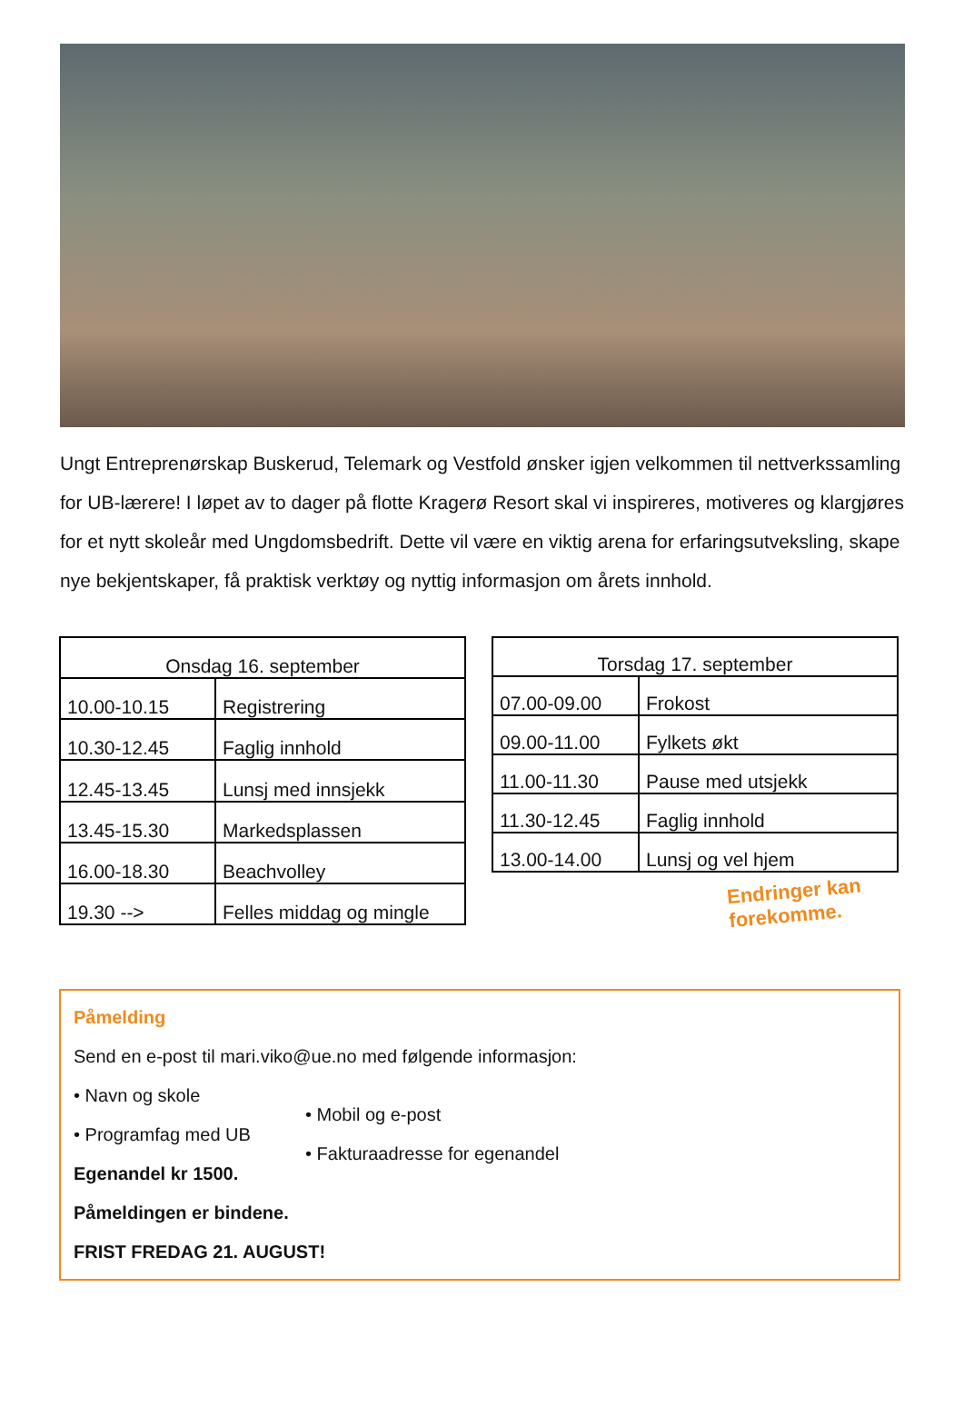Ungt Entreprenørskap Buskerud, Telemark og Vestfold ønsker igjen velkommen til nettverkssamling for UB-lærere! I løpet av to dager på flotte Kragerø Resort skal vi inspireres, motiveres og klargjøres for et nytt skoleår med Ungdomsbedrift. Dette vil være en viktig arena for erfaringsutveksling, skape nye bekjentskaper, få praktisk verktøy og nyttig informasjon om årets innhold.
| Onsdag 16. september | |
| --- | --- |
| 10.00-10.15 | Registrering |
| 10.30-12.45 | Faglig innhold |
| 12.45-13.45 | Lunsj med innsjekk |
| 13.45-15.30 | Markedsplassen |
| 16.00-18.30 | Beachvolley |
| 19.30 --> | Felles middag og mingle |
| Torsdag 17. september | |
| --- | --- |
| 07.00-09.00 | Frokost |
| 09.00-11.00 | Fylkets økt |
| 11.00-11.30 | Pause med utsjekk |
| 11.30-12.45 | Faglig innhold |
| 13.00-14.00 | Lunsj og vel hjem |
Endringer kan forekomme.
Påmelding
Send en e-post til mari.viko@ue.no med følgende informasjon:
• Navn og skole
• Programfag med UB
Egenandel kr 1500.
• Mobil og e-post
• Fakturaadresse for egenandel
Påmeldingen er bindene.
FRIST FREDAG 21. AUGUST!